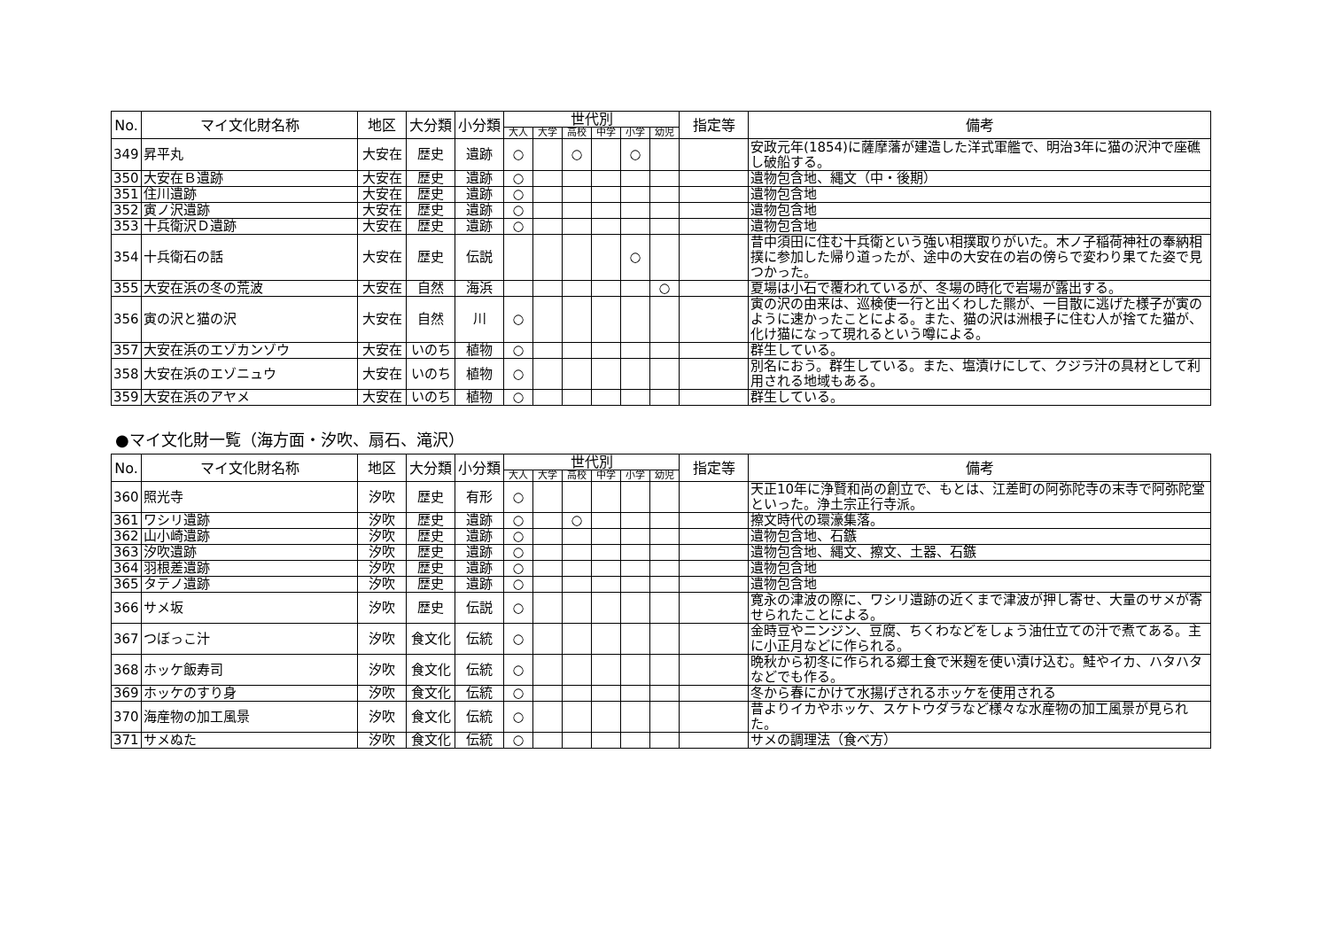| No. | マイ文化財名称 | 地区 | 大分類 | 小分類 | 世代別 | | | | | | 指定等 | 備考 |
| --- | --- | --- | --- | --- | --- | --- | --- | --- | --- | --- | --- | --- |
| | | | | | 大人 | 大学 | 高校 | 中学 | 小学 | 幼児 | | |
| 349 | 昇平丸 | 大安在 | 歴史 | 遺跡 | ○ | | ○ | | ○ | | | 安政元年(1854)に薩摩藩が建造した洋式軍艦で、明治3年に猫の沢沖で座礁し破船する。 |
| 350 | 大安在Ｂ遺跡 | 大安在 | 歴史 | 遺跡 | ○ | | | | | | | 遺物包含地、縄文（中・後期） |
| 351 | 住川遺跡 | 大安在 | 歴史 | 遺跡 | ○ | | | | | | | 遺物包含地 |
| 352 | 寅ノ沢遺跡 | 大安在 | 歴史 | 遺跡 | ○ | | | | | | | 遺物包含地 |
| 353 | 十兵衛沢Ｄ遺跡 | 大安在 | 歴史 | 遺跡 | ○ | | | | | | | 遺物包含地 |
| 354 | 十兵衛石の話 | 大安在 | 歴史 | 伝説 | | | | | ○ | | | 昔中須田に住む十兵衛という強い相撲取りがいた。木ノ子稲荷神社の奉納相撲に参加した帰り道ったが、途中の大安在の岩の傍らで変わり果てた姿で見つかった。 |
| 355 | 大安在浜の冬の荒波 | 大安在 | 自然 | 海浜 | | | | | | ○ | | 夏場は小石で覆われているが、冬場の時化で岩場が露出する。 |
| 356 | 寅の沢と猫の沢 | 大安在 | 自然 | 川 | ○ | | | | | | | 寅の沢の由来は、巡検使一行と出くわした羆が、一目散に逃げた様子が寅のように速かったことによる。また、猫の沢は洲根子に住む人が捨てた猫が、化け猫になって現れるという噂による。 |
| 357 | 大安在浜のエゾカンゾウ | 大安在 | いのち | 植物 | ○ | | | | | | | 群生している。 |
| 358 | 大安在浜のエゾニュウ | 大安在 | いのち | 植物 | ○ | | | | | | | 別名におう。群生している。また、塩漬けにして、クジラ汁の具材として利用される地域もある。 |
| 359 | 大安在浜のアヤメ | 大安在 | いのち | 植物 | ○ | | | | | | | 群生している。 |
●マイ文化財一覧（海方面・汐吹、扇石、滝沢）
| No. | マイ文化財名称 | 地区 | 大分類 | 小分類 | 世代別 | | | | | | 指定等 | 備考 |
| --- | --- | --- | --- | --- | --- | --- | --- | --- | --- | --- | --- | --- |
| | | | | | 大人 | 大学 | 高校 | 中学 | 小学 | 幼児 | | |
| 360 | 照光寺 | 汐吹 | 歴史 | 有形 | ○ | | | | | | | 天正10年に浄賢和尚の創立で、もとは、江差町の阿弥陀寺の末寺で阿弥陀堂といった。浄土宗正行寺派。 |
| 361 | ワシリ遺跡 | 汐吹 | 歴史 | 遺跡 | ○ | | ○ | | | | | 擦文時代の環濠集落。 |
| 362 | 山小崎遺跡 | 汐吹 | 歴史 | 遺跡 | ○ | | | | | | | 遺物包含地、石鏃 |
| 363 | 汐吹遺跡 | 汐吹 | 歴史 | 遺跡 | ○ | | | | | | | 遺物包含地、縄文、擦文、土器、石鏃 |
| 364 | 羽根差遺跡 | 汐吹 | 歴史 | 遺跡 | ○ | | | | | | | 遺物包含地 |
| 365 | タテノ遺跡 | 汐吹 | 歴史 | 遺跡 | ○ | | | | | | | 遺物包含地 |
| 366 | サメ坂 | 汐吹 | 歴史 | 伝説 | ○ | | | | | | | 寛永の津波の際に、ワシリ遺跡の近くまで津波が押し寄せ、大量のサメが寄せられたことによる。 |
| 367 | つぼっこ汁 | 汐吹 | 食文化 | 伝統 | ○ | | | | | | | 金時豆やニンジン、豆腐、ちくわなどをしょう油仕立ての汁で煮てある。主に小正月などに作られる。 |
| 368 | ホッケ飯寿司 | 汐吹 | 食文化 | 伝統 | ○ | | | | | | | 晩秋から初冬に作られる郷土食で米麹を使い漬け込む。鮭やイカ、ハタハタなどでも作る。 |
| 369 | ホッケのすり身 | 汐吹 | 食文化 | 伝統 | ○ | | | | | | | 冬から春にかけて水揚げされるホッケを使用される |
| 370 | 海産物の加工風景 | 汐吹 | 食文化 | 伝統 | ○ | | | | | | | 昔よりイカやホッケ、スケトウダラなど様々な水産物の加工風景が見られた。 |
| 371 | サメぬた | 汐吹 | 食文化 | 伝統 | ○ | | | | | | | サメの調理法（食べ方） |